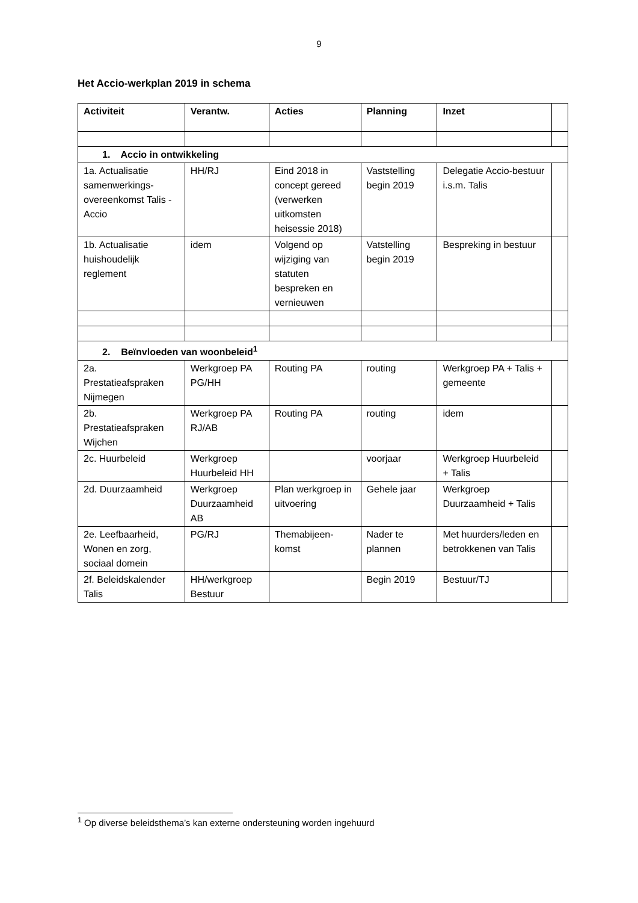9
Het Accio-werkplan 2019 in schema
| Activiteit | Verantw. | Acties | Planning | Inzet | |
| --- | --- | --- | --- | --- | --- |
| 1. Accio in ontwikkeling | | | | | |
| 1a. Actualisatie samenwerkings-overeenkomst Talis - Accio | HH/RJ | Eind 2018 in concept gereed (verwerken uitkomsten heisessie 2018) | Vaststelling begin 2019 | Delegatie Accio-bestuur i.s.m. Talis | |
| 1b. Actualisatie huishoudelijk reglement | idem | Volgend op wijziging van statuten bespreken en vernieuwen | Vatstelling begin 2019 | Bespreking in bestuur | |
| 2. Beïnvloeden van woonbeleid<sup>1</sup> | | | | | |
| 2a. Prestatieafspraken Nijmegen | Werkgroep PA PG/HH | Routing PA | routing | Werkgroep PA + Talis + gemeente | |
| 2b. Prestatieafspraken Wijchen | Werkgroep PA RJ/AB | Routing PA | routing | idem | |
| 2c. Huurbeleid | Werkgroep Huurbeleid HH | | voorjaar | Werkgroep Huurbeleid + Talis | |
| 2d. Duurzaamheid | Werkgroep Duurzaamheid AB | Plan werkgroep in uitvoering | Gehele jaar | Werkgroep Duurzaamheid + Talis | |
| 2e. Leefbaarheid, Wonen en zorg, sociaal domein | PG/RJ | Themabijeen-komst | Nader te plannen | Met huurders/leden en betrokkenen van Talis | |
| 2f. Beleidskalender Talis | HH/werkgroep Bestuur | | Begin 2019 | Bestuur/TJ | |
<sup>1</sup> Op diverse beleidsthema’s kan externe ondersteuning worden ingehuurd